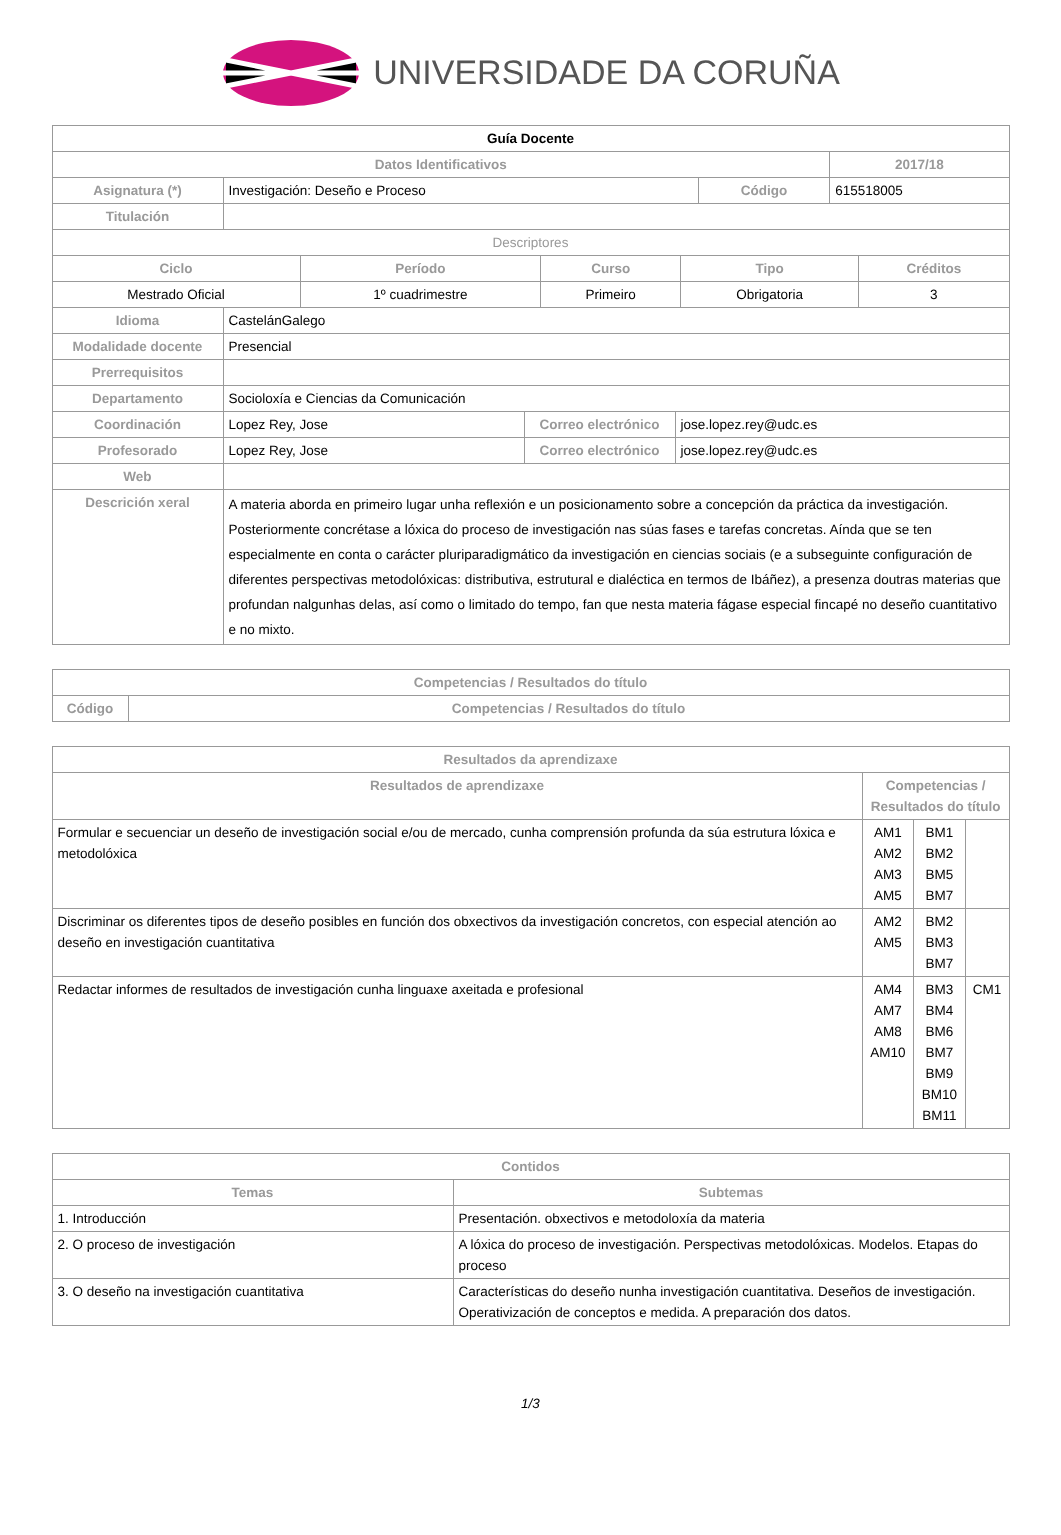UNIVERSIDADE DA CORUÑA
| Guía Docente | | | | |
| Datos Identificativos | | | | 2017/18 |
| Asignatura (*) | Investigación: Deseño e Proceso | Código | 615518005 | |
| Titulación | | | | |
| Descriptores | | | | |
| Ciclo | Período | Curso | Tipo | Créditos |
| --- | --- | --- | --- | --- |
| Mestrado Oficial | 1º cuadrimestre | Primeiro | Obrigatoria | 3 |
| Idioma | CastelánGalego | | |
| Modalidade docente | Presencial | | |
| Prerrequisitos | | | |
| Departamento | Socioloxía e Ciencias da Comunicación | | |
| Coordinación | Lopez Rey, Jose | Correo electrónico | jose.lopez.rey@udc.es |
| Profesorado | Lopez Rey, Jose | Correo electrónico | jose.lopez.rey@udc.es |
| Web | | | |
| Descrición xeral | A materia aborda en primeiro lugar unha reflexión e un posicionamento sobre a concepción da práctica da investigación. Posteriormente concrétase a lóxica do proceso de investigación nas súas fases e tarefas concretas. Aínda que se ten especialmente en conta o carácter pluriparadigmático da investigación en ciencias sociais (e a subseguinte configuración de diferentes perspectivas metodolóxicas: distributiva, estrutural e dialéctica en termos de Ibáñez), a presenza doutras materias que profundan nalgunhas delas, así como o limitado do tempo, fan que nesta materia fágase especial fincapé no deseño cuantitativo e no mixto. | | |
| Competencias / Resultados do título | |
| --- | --- |
| Código | Competencias / Resultados do título |
| Resultados da aprendizaxe | | | |
| --- | --- | --- | --- |
| Resultados de aprendizaxe | Competencias / Resultados do título | | |
| Formular e secuenciar un deseño de investigación social e/ou de mercado, cunha comprensión profunda da súa estrutura lóxica e metodolóxica | AM1 AM2 AM3 AM5 | BM1 BM2 BM5 BM7 | |
| Discriminar os diferentes tipos de deseño posibles en función dos obxectivos da investigación concretos, con especial atención ao deseño en investigación cuantitativa | AM2 AM5 | BM2 BM3 BM7 | |
| Redactar informes de resultados de investigación cunha linguaxe axeitada e profesional | AM4 AM7 AM8 AM10 | BM3 BM4 BM6 BM7 BM9 BM10 BM11 | CM1 |
| Contidos | |
| --- | --- |
| Temas | Subtemas |
| 1. Introducción | Presentación. obxectivos e metodoloxía da materia |
| 2. O proceso de investigación | A lóxica do proceso de investigación. Perspectivas metodolóxicas. Modelos. Etapas do proceso |
| 3. O deseño na investigación cuantitativa | Características do deseño nunha investigación cuantitativa. Deseños de investigación. Operativización de conceptos e medida. A preparación dos datos. |
1/3